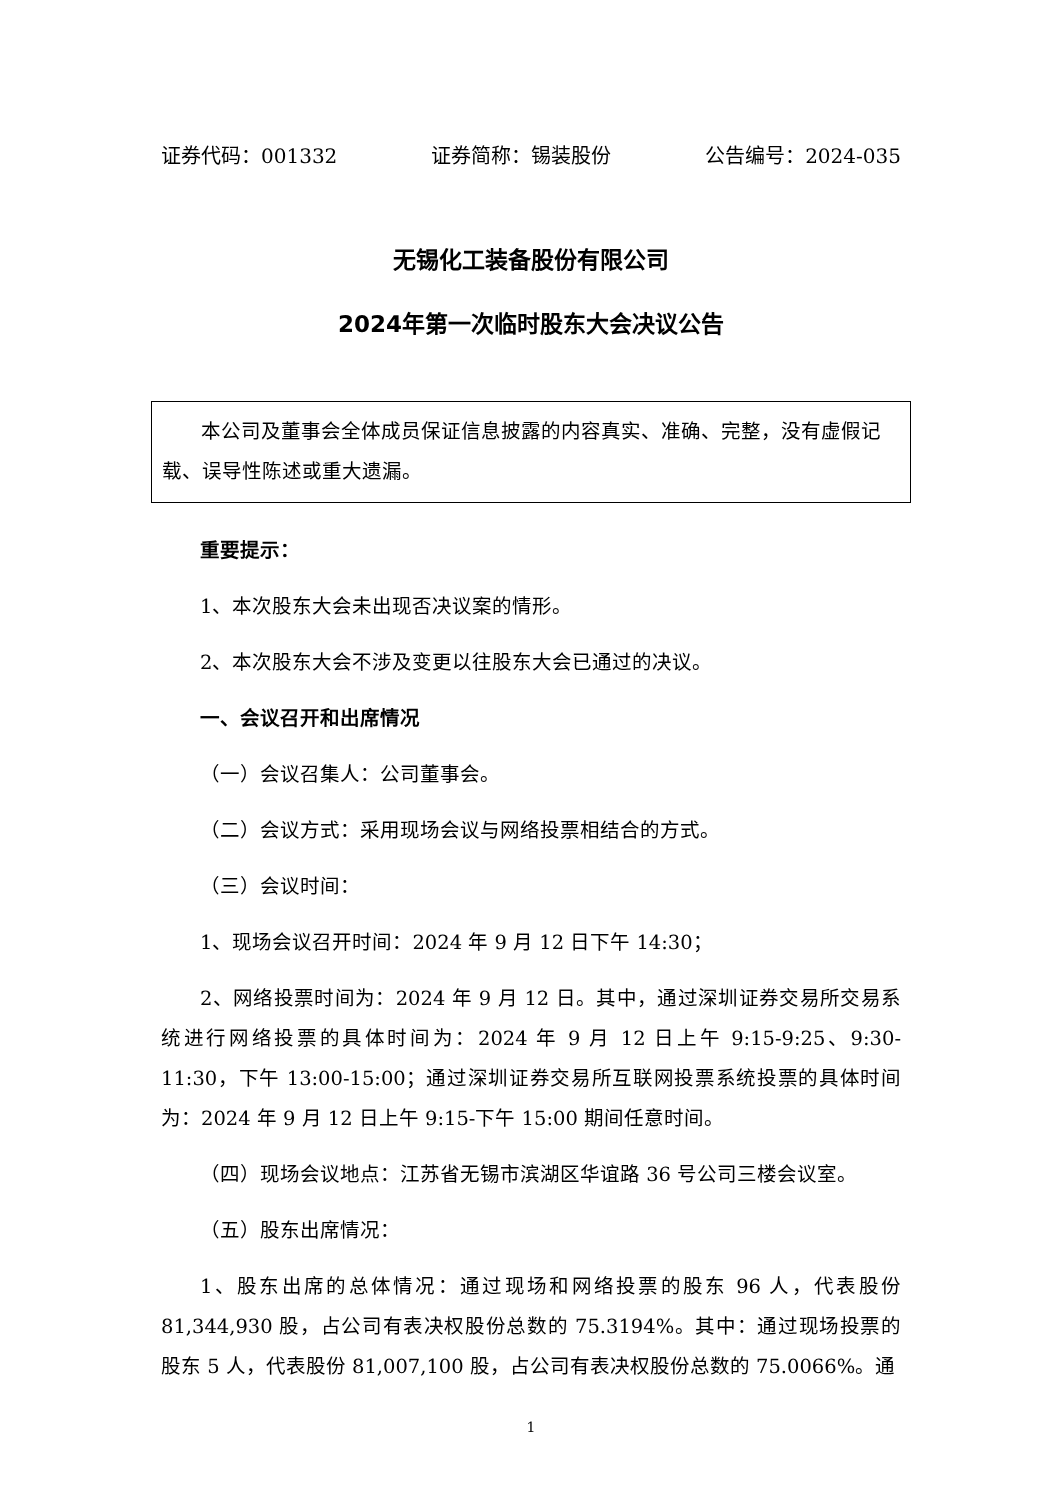证券代码：001332 证券简称：锡装股份 公告编号：2024-035
无锡化工装备股份有限公司
2024年第一次临时股东大会决议公告
本公司及董事会全体成员保证信息披露的内容真实、准确、完整，没有虚假记载、误导性陈述或重大遗漏。
重要提示：
1、本次股东大会未出现否决议案的情形。
2、本次股东大会不涉及变更以往股东大会已通过的决议。
一、会议召开和出席情况
（一）会议召集人：公司董事会。
（二）会议方式：采用现场会议与网络投票相结合的方式。
（三）会议时间：
1、现场会议召开时间：2024 年 9 月 12 日下午 14:30；
2、网络投票时间为：2024 年 9 月 12 日。其中，通过深圳证券交易所交易系统进行网络投票的具体时间为：2024 年 9 月 12 日上午 9:15-9:25、9:30-11:30，下午 13:00-15:00；通过深圳证券交易所互联网投票系统投票的具体时间为：2024 年 9 月 12 日上午 9:15-下午 15:00 期间任意时间。
（四）现场会议地点：江苏省无锡市滨湖区华谊路 36 号公司三楼会议室。
（五）股东出席情况：
1、股东出席的总体情况：通过现场和网络投票的股东 96 人，代表股份 81,344,930 股，占公司有表决权股份总数的 75.3194%。其中：通过现场投票的股东 5 人，代表股份 81,007,100 股，占公司有表决权股份总数的 75.0066%。通
1